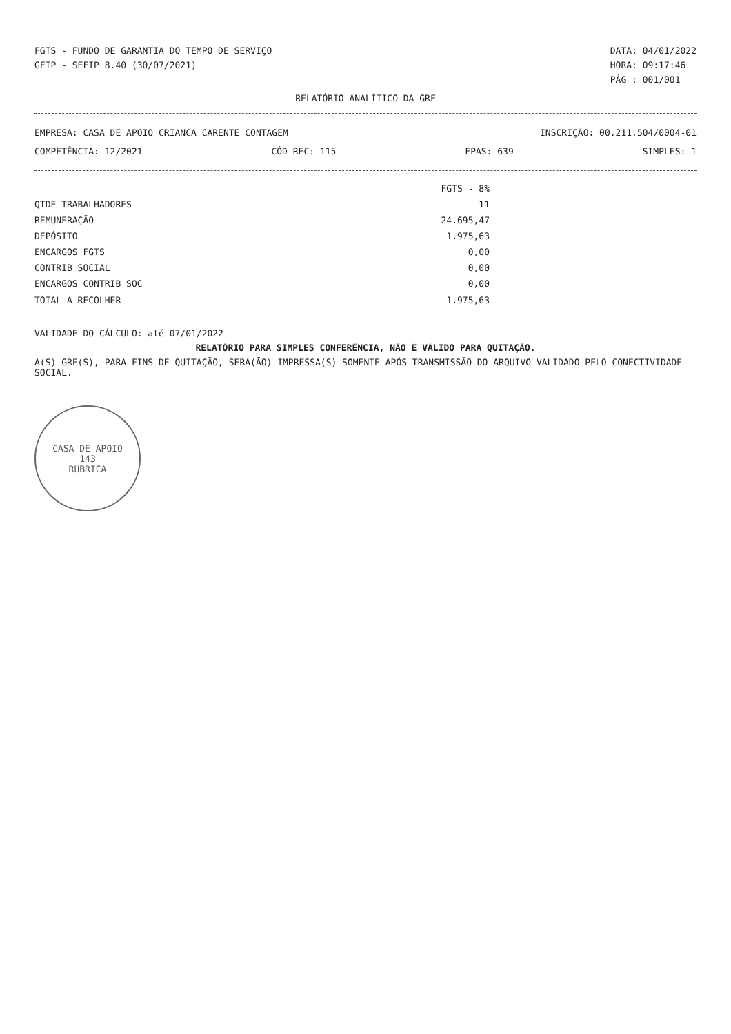FGTS - FUNDO DE GARANTIA DO TEMPO DE SERVIÇO
GFIP - SEFIP 8.40 (30/07/2021)
DATA: 04/01/2022
HORA: 09:17:46
PÁG : 001/001
RELATÓRIO ANALÍTICO DA GRF
EMPRESA: CASA DE APOIO CRIANCA CARENTE CONTAGEM
INSCRIÇÃO: 00.211.504/0004-01
COMPETÊNCIA: 12/2021 CÓD REC: 115 FPAS: 639 SIMPLES: 1
| | FGTS - 8% |
| --- | --- |
| QTDE TRABALHADORES | 11 |
| REMUNERAÇÃO | 24.695,47 |
| DEPÓSITO | 1.975,63 |
| ENCARGOS FGTS | 0,00 |
| CONTRIB SOCIAL | 0,00 |
| ENCARGOS CONTRIB SOC | 0,00 |
| TOTAL A RECOLHER | 1.975,63 |
VALIDADE DO CÁLCULO: até 07/01/2022
RELATÓRIO PARA SIMPLES CONFERÊNCIA, NÃO É VÁLIDO PARA QUITAÇÃO.
A(S) GRF(S), PARA FINS DE QUITAÇÃO, SERÁ(ÃO) IMPRESSA(S) SOMENTE APÓS TRANSMISSÃO DO ARQUIVO VALIDADO PELO CONECTIVIDADE SOCIAL.
CASA DE APOIO
143
RUBRICA